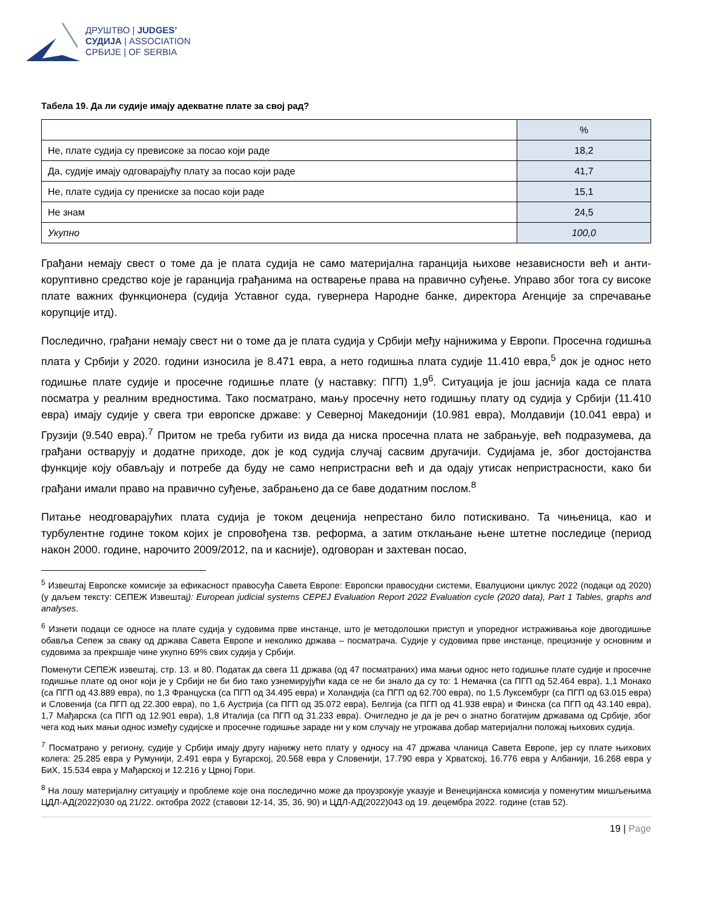ДРУШТВО | JUDGES’
СУДИЈА | ASSOCIATION
СРБИЈЕ | OF SERBIA
Табела 19. Да ли судије имају адекватне плате за свој рад?
| | % |
| Не, плате судија су превисоке за посао који раде | 18,2 |
| Да, судије имају одговарајућу плату за посао који раде | 41,7 |
| Не, плате судија су прениске за посао који раде | 15,1 |
| Не знам | 24,5 |
| Укупно | 100,0 |
Грађани немају свест о томе да је плата судија не само материјална гаранција њихове независности већ и анти-коруптивно средство које је гаранција грађанима на остварење права на правично суђење. Управо због тога су високе плате важних функционера (судија Уставног суда, гувернера Народне банке, директора Агенције за спречавање корупције итд).
Последично, грађани немају свест ни о томе да је плата судија у Србији међу најнижима у Европи. Просечна годишња плата у Србији у 2020. години износила је 8.471 евра, а нето годишња плата судије 11.410 евра,<sup>5</sup> док је однос нето годишње плате судије и просечне годишње плате (у наставку: ПГП) 1,9<sup>6</sup>. Ситуација је још јаснија када се плата посматра у реалним вредностима. Тако посматрано, мању просечну нето годишњу плату од судија у Србији (11.410 евра) имају судије у свега три европске државе: у Северној Македонији (10.981 евра), Молдавији (10.041 евра) и Грузији (9.540 евра).<sup>7</sup> Притом не треба губити из вида да ниска просечна плата не забрањује, већ подразумева, да грађани остварују и додатне приходе, док је код судија случај сасвим другачији. Судијама је, због достојанства функције коју обављају и потребе да буду не само непристрасни већ и да одају утисак непристрасности, како би грађани имали право на правично суђење, забрањено да се баве додатним послом.<sup>8</sup>
Питање неодговарајућих плата судија је током деценија непрестано било потискивано. Та чињеница, као и турбулентне године током којих је спровођена тзв. реформа, а затим отклањане њене штетне последице (период након 2000. године, нарочито 2009/2012, па и касније), одговоран и захтеван посао,
<sup>5</sup> Извештај Европске комисије за ефикасност правосуђа Савета Европе: Европски правосудни системи, Евалуциони циклус 2022 (подаци од 2020) (у даљем тексту: СЕПЕЖ Извештај): European judicial systems CEPEJ Evaluation Report 2022 Evaluation cycle (2020 data), Part 1 Tables, graphs and analyses.
<sup>6</sup> Изнети подаци се односе на плате судија у судовима прве инстанце, што је методолошки приступ и упоредног истраживања које двогодишње обавља Сепеж за сваку од држава Савета Европе и неколико држава – посматрача. Судије у судовима прве инстанце, прецизније у основним и судовима за прекршаје чине укупно 69% свих судија у Србији.
Поменути СЕПЕЖ извештај, стр. 13. и 80. Податак да свега 11 држава (од 47 посматраних) има мањи однос нето годишње плате судије и просечне годишње плате од оног који је у Србији не би био тако узнемирујући када се не би знало да су то: 1 Немачка (са ПГП од 52.464 евра), 1,1 Монако (са ПГП од 43.889 евра), по 1,3 Француска (са ПГП од 34.495 евра) и Холандија (са ПГП од 62.700 евра), по 1,5 Луксембург (са ПГП од 63.015 евра) и Словенија (са ПГП од 22.300 евра), по 1,6 Аустрија (са ПГП од 35.072 евра), Белгија (са ПГП од 41.938 евра) и Финска (са ПГП од 43.140 евра), 1,7 Мађарска (са ПГП од 12.901 евра), 1,8 Италија (са ПГП од 31.233 евра). Очигледно је да је реч о знатно богатијим државама од Србије, због чега код њих мањи однос између судијске и просечне годишње зараде ни у ком случају не угрожава добар материјални положај њихових судија.
<sup>7</sup> Посматрано у региону, судије у Србији имају другу најнижу нето плату у односу на 47 држава чланица Савета Европе, јер су плате њихових колега: 25.285 евра у Румунији, 2.491 евра у Бугарској, 20.568 евра у Словенији, 17.790 евра у Хрватској, 16.776 евра у Албанији, 16.268 евра у БиХ, 15.534 евра у Мађарској и 12.216 у Црној Гори.
<sup>8</sup> На лошу материјалну ситуацију и проблеме које она последично може да проузрокује указује и Венецијанска комисија у поменутим мишљењима ЦДЛ-АД(2022)030 од 21/22. октобра 2022 (ставови 12-14, 35, 36, 90) и ЦДЛ-АД(2022)043 од 19. децембра 2022. године (став 52).
19 | Page